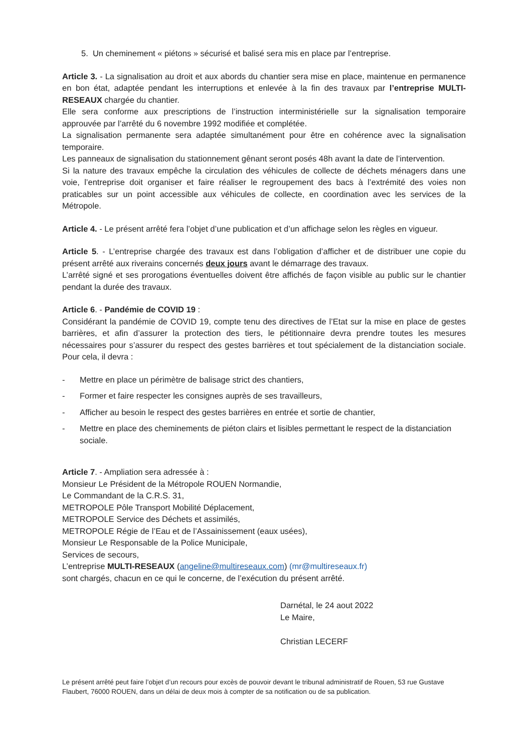5. Un cheminement « piétons » sécurisé et balisé sera mis en place par l’entreprise.
Article 3. - La signalisation au droit et aux abords du chantier sera mise en place, maintenue en permanence en bon état, adaptée pendant les interruptions et enlevée à la fin des travaux par l’entreprise MULTI-RESEAUX chargée du chantier.
Elle sera conforme aux prescriptions de l’instruction interministérielle sur la signalisation temporaire approuvée par l’arrêté du 6 novembre 1992 modifiée et complétée.
La signalisation permanente sera adaptée simultanément pour être en cohérence avec la signalisation temporaire.
Les panneaux de signalisation du stationnement gênant seront posés 48h avant la date de l’intervention.
Si la nature des travaux empêche la circulation des véhicules de collecte de déchets ménagers dans une voie, l’entreprise doit organiser et faire réaliser le regroupement des bacs à l’extrémité des voies non praticables sur un point accessible aux véhicules de collecte, en coordination avec les services de la Métropole.
Article 4. - Le présent arrêté fera l’objet d’une publication et d’un affichage selon les règles en vigueur.
Article 5. - L’entreprise chargée des travaux est dans l’obligation d’afficher et de distribuer une copie du présent arrêté aux riverains concernés deux jours avant le démarrage des travaux.
L’arrêté signé et ses prorogations éventuelles doivent être affichés de façon visible au public sur le chantier pendant la durée des travaux.
Article 6. - Pandémie de COVID 19 :
Considérant la pandémie de COVID 19, compte tenu des directives de l’Etat sur la mise en place de gestes barrières, et afin d’assurer la protection des tiers, le pétitionnaire devra prendre toutes les mesures nécessaires pour s’assurer du respect des gestes barrières et tout spécialement de la distanciation sociale. Pour cela, il devra :
- Mettre en place un périmètre de balisage strict des chantiers,
- Former et faire respecter les consignes auprès de ses travailleurs,
- Afficher au besoin le respect des gestes barrières en entrée et sortie de chantier,
- Mettre en place des cheminements de piéton clairs et lisibles permettant le respect de la distanciation sociale.
Article 7. - Ampliation sera adressée à :
Monsieur Le Président de la Métropole ROUEN Normandie,
Le Commandant de la C.R.S. 31,
METROPOLE Pôle Transport Mobilité Déplacement,
METROPOLE Service des Déchets et assimilés,
METROPOLE Régie de l’Eau et de l’Assainissement (eaux usées),
Monsieur Le Responsable de la Police Municipale,
Services de secours,
L’entreprise MULTI-RESEAUX (angeline@multireseaux.com) (mr@multireseaux.fr)
sont chargés, chacun en ce qui le concerne, de l’exécution du présent arrêté.
Darnétal, le 24 aout 2022
Le Maire,
Christian LECERF
Le présent arrêté peut faire l’objet d’un recours pour excès de pouvoir devant le tribunal administratif de Rouen, 53 rue Gustave Flaubert, 76000 ROUEN, dans un délai de deux mois à compter de sa notification ou de sa publication.